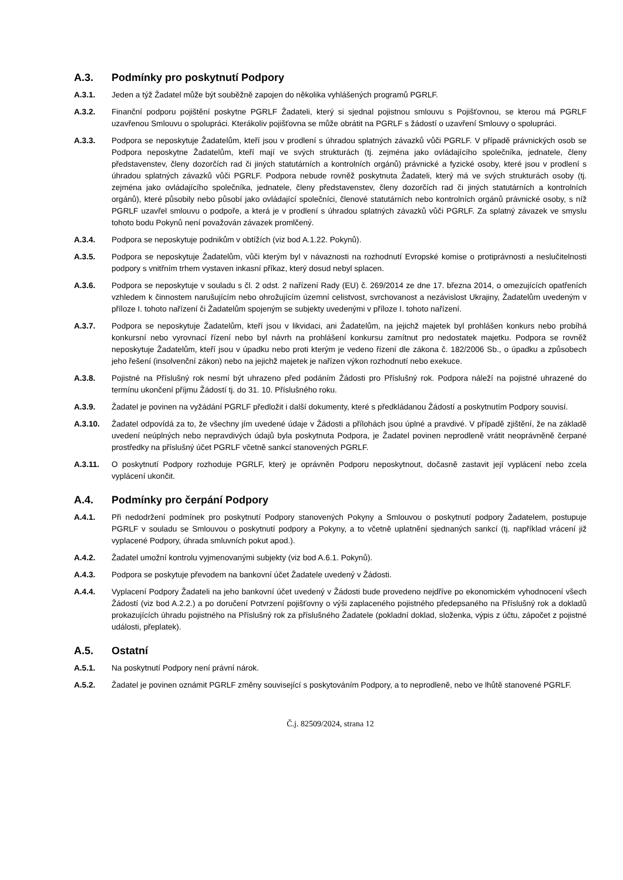A.3. Podmínky pro poskytnutí Podpory
A.3.1. Jeden a týž Žadatel může být souběžně zapojen do několika vyhlášených programů PGRLF.
A.3.2. Finanční podporu pojištění poskytne PGRLF Žadateli, který si sjednal pojistnou smlouvu s Pojišťovnou, se kterou má PGRLF uzavřenou Smlouvu o spolupráci. Kterákoliv pojišťovna se může obrátit na PGRLF s žádostí o uzavření Smlouvy o spolupráci.
A.3.3. Podpora se neposkytuje Žadatelům, kteří jsou v prodlení s úhradou splatných závazků vůči PGRLF. V případě právnických osob se Podpora neposkytne Žadatelům, kteří mají ve svých strukturách (tj. zejména jako ovládajícího společníka, jednatele, členy představenstev, členy dozorčích rad či jiných statutárních a kontrolních orgánů) právnické a fyzické osoby, které jsou v prodlení s úhradou splatných závazků vůči PGRLF. Podpora nebude rovněž poskytnuta Žadateli, který má ve svých strukturách osoby (tj. zejména jako ovládajícího společníka, jednatele, členy představenstev, členy dozorčích rad či jiných statutárních a kontrolních orgánů), které působily nebo působí jako ovládající společníci, členové statutárních nebo kontrolních orgánů právnické osoby, s níž PGRLF uzavřel smlouvu o podpoře, a která je v prodlení s úhradou splatných závazků vůči PGRLF. Za splatný závazek ve smyslu tohoto bodu Pokynů není považován závazek promlčený.
A.3.4. Podpora se neposkytuje podnikům v obtížích (viz bod A.1.22. Pokynů).
A.3.5. Podpora se neposkytuje Žadatelům, vůči kterým byl v návaznosti na rozhodnutí Evropské komise o protiprávnosti a neslučitelnosti podpory s vnitřním trhem vystaven inkasní příkaz, který dosud nebyl splacen.
A.3.6. Podpora se neposkytuje v souladu s čl. 2 odst. 2 nařízení Rady (EU) č. 269/2014 ze dne 17. března 2014, o omezujících opatřeních vzhledem k činnostem narušujícím nebo ohrožujícím územní celistvost, svrchovanost a nezávislost Ukrajiny, Žadatelům uvedeným v příloze I. tohoto nařízení či Žadatelům spojeným se subjekty uvedenými v příloze I. tohoto nařízení.
A.3.7. Podpora se neposkytuje Žadatelům, kteří jsou v likvidaci, ani Žadatelům, na jejichž majetek byl prohlášen konkurs nebo probíhá konkursní nebo vyrovnací řízení nebo byl návrh na prohlášení konkursu zamítnut pro nedostatek majetku. Podpora se rovněž neposkytuje Žadatelům, kteří jsou v úpadku nebo proti kterým je vedeno řízení dle zákona č. 182/2006 Sb., o úpadku a způsobech jeho řešení (insolvenční zákon) nebo na jejichž majetek je nařízen výkon rozhodnutí nebo exekuce.
A.3.8. Pojistné na Příslušný rok nesmí být uhrazeno před podáním Žádosti pro Příslušný rok. Podpora náleží na pojistné uhrazené do termínu ukončení příjmu Žádostí tj. do 31. 10. Příslušného roku.
A.3.9. Žadatel je povinen na vyžádání PGRLF předložit i další dokumenty, které s předkládanou Žádostí a poskytnutím Podpory souvisí.
A.3.10. Žadatel odpovídá za to, že všechny jím uvedené údaje v Žádosti a přílohách jsou úplné a pravdivé. V případě zjištění, že na základě uvedení neúplných nebo nepravdivých údajů byla poskytnuta Podpora, je Žadatel povinen neprodleně vrátit neoprávněně čerpané prostředky na příslušný účet PGRLF včetně sankcí stanovených PGRLF.
A.3.11. O poskytnutí Podpory rozhoduje PGRLF, který je oprávněn Podporu neposkytnout, dočasně zastavit její vyplácení nebo zcela vyplácení ukončit.
A.4. Podmínky pro čerpání Podpory
A.4.1. Při nedodržení podmínek pro poskytnutí Podpory stanovených Pokyny a Smlouvou o poskytnutí podpory Žadatelem, postupuje PGRLF v souladu se Smlouvou o poskytnutí podpory a Pokyny, a to včetně uplatnění sjednaných sankcí (tj. například vrácení již vyplacené Podpory, úhrada smluvních pokut apod.).
A.4.2. Žadatel umožní kontrolu vyjmenovanými subjekty (viz bod A.6.1. Pokynů).
A.4.3. Podpora se poskytuje převodem na bankovní účet Žadatele uvedený v Žádosti.
A.4.4. Vyplacení Podpory Žadateli na jeho bankovní účet uvedený v Žádosti bude provedeno nejdříve po ekonomickém vyhodnocení všech Žádostí (viz bod A.2.2.) a po doručení Potvrzení pojišťovny o výši zaplaceného pojistného předepsaného na Příslušný rok a dokladů prokazujících úhradu pojistného na Příslušný rok za příslušného Žadatele (pokladní doklad, složenka, výpis z účtu, zápočet z pojistné události, přeplatek).
A.5. Ostatní
A.5.1. Na poskytnutí Podpory není právní nárok.
A.5.2. Žadatel je povinen oznámit PGRLF změny související s poskytováním Podpory, a to neprodleně, nebo ve lhůtě stanovené PGRLF.
Č.j. 82509/2024, strana 12